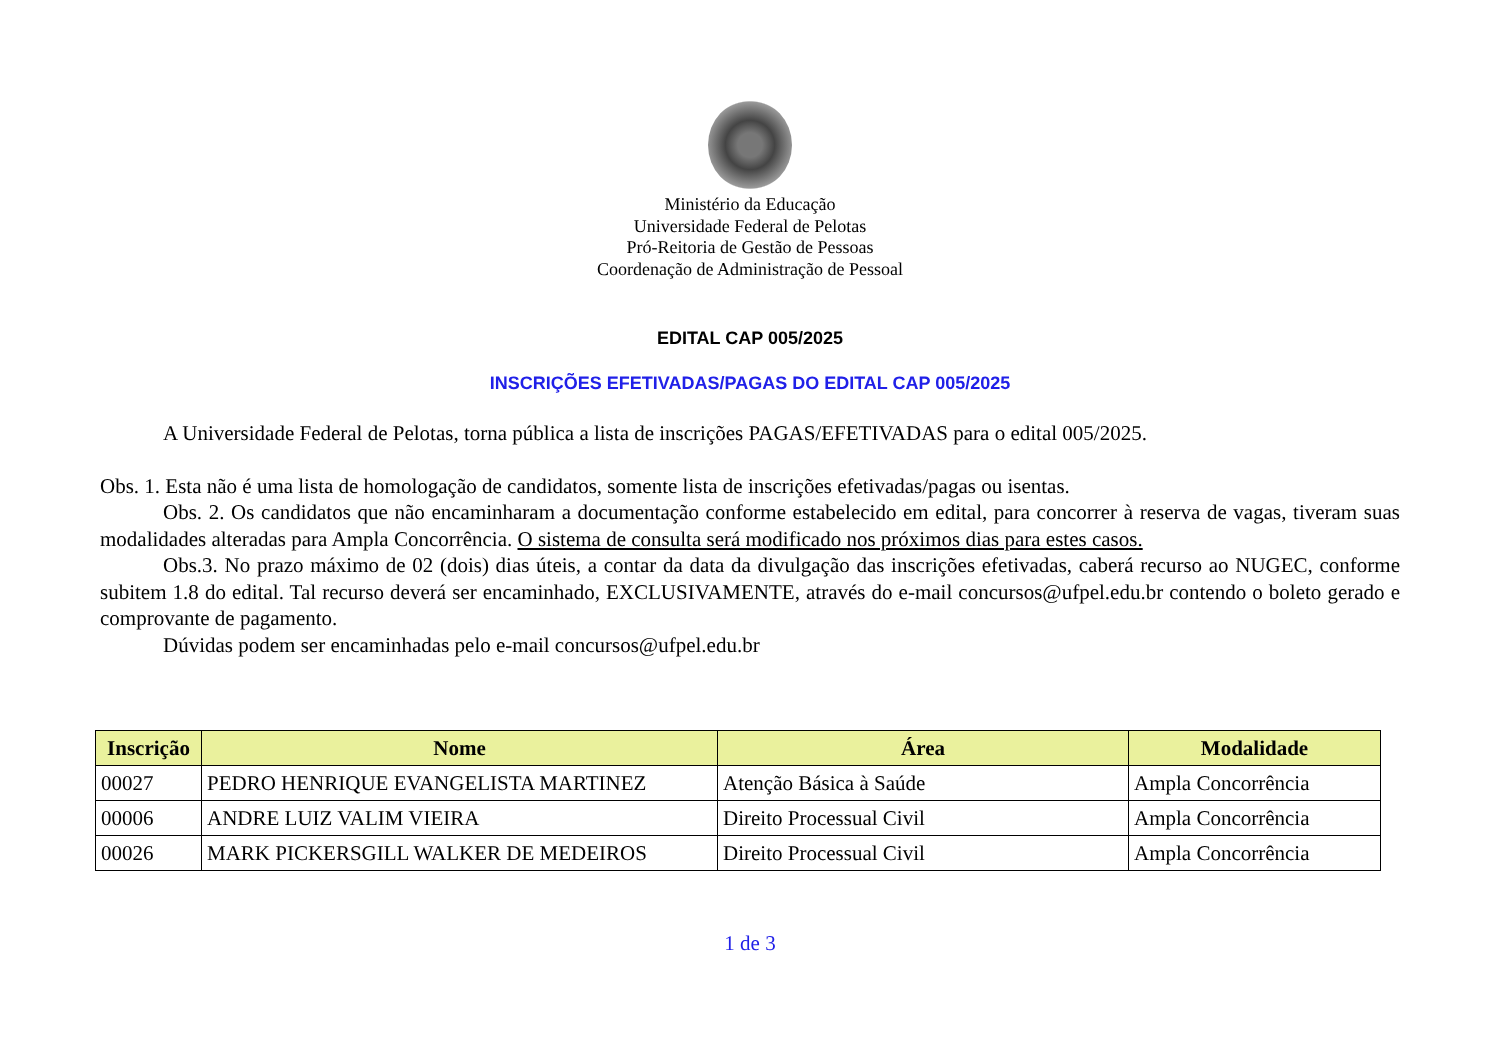Ministério da Educação
Universidade Federal de Pelotas
Pró-Reitoria de Gestão de Pessoas
Coordenação de Administração de Pessoal
EDITAL CAP 005/2025
INSCRIÇÕES EFETIVADAS/PAGAS DO EDITAL CAP 005/2025
A Universidade Federal de Pelotas, torna pública a lista de inscrições PAGAS/EFETIVADAS para o edital 005/2025.
Obs. 1. Esta não é uma lista de homologação de candidatos, somente lista de inscrições efetivadas/pagas ou isentas.
Obs. 2. Os candidatos que não encaminharam a documentação conforme estabelecido em edital, para concorrer à reserva de vagas, tiveram suas modalidades alteradas para Ampla Concorrência. O sistema de consulta será modificado nos próximos dias para estes casos.
Obs.3. No prazo máximo de 02 (dois) dias úteis, a contar da data da divulgação das inscrições efetivadas, caberá recurso ao NUGEC, conforme subitem 1.8 do edital. Tal recurso deverá ser encaminhado, EXCLUSIVAMENTE, através do e-mail concursos@ufpel.edu.br contendo o boleto gerado e comprovante de pagamento.
Dúvidas podem ser encaminhadas pelo e-mail concursos@ufpel.edu.br
| Inscrição | Nome | Área | Modalidade |
| --- | --- | --- | --- |
| 00027 | PEDRO HENRIQUE EVANGELISTA MARTINEZ | Atenção Básica à Saúde | Ampla Concorrência |
| 00006 | ANDRE LUIZ VALIM VIEIRA | Direito Processual Civil | Ampla Concorrência |
| 00026 | MARK PICKERSGILL WALKER DE MEDEIROS | Direito Processual Civil | Ampla Concorrência |
1 de 3